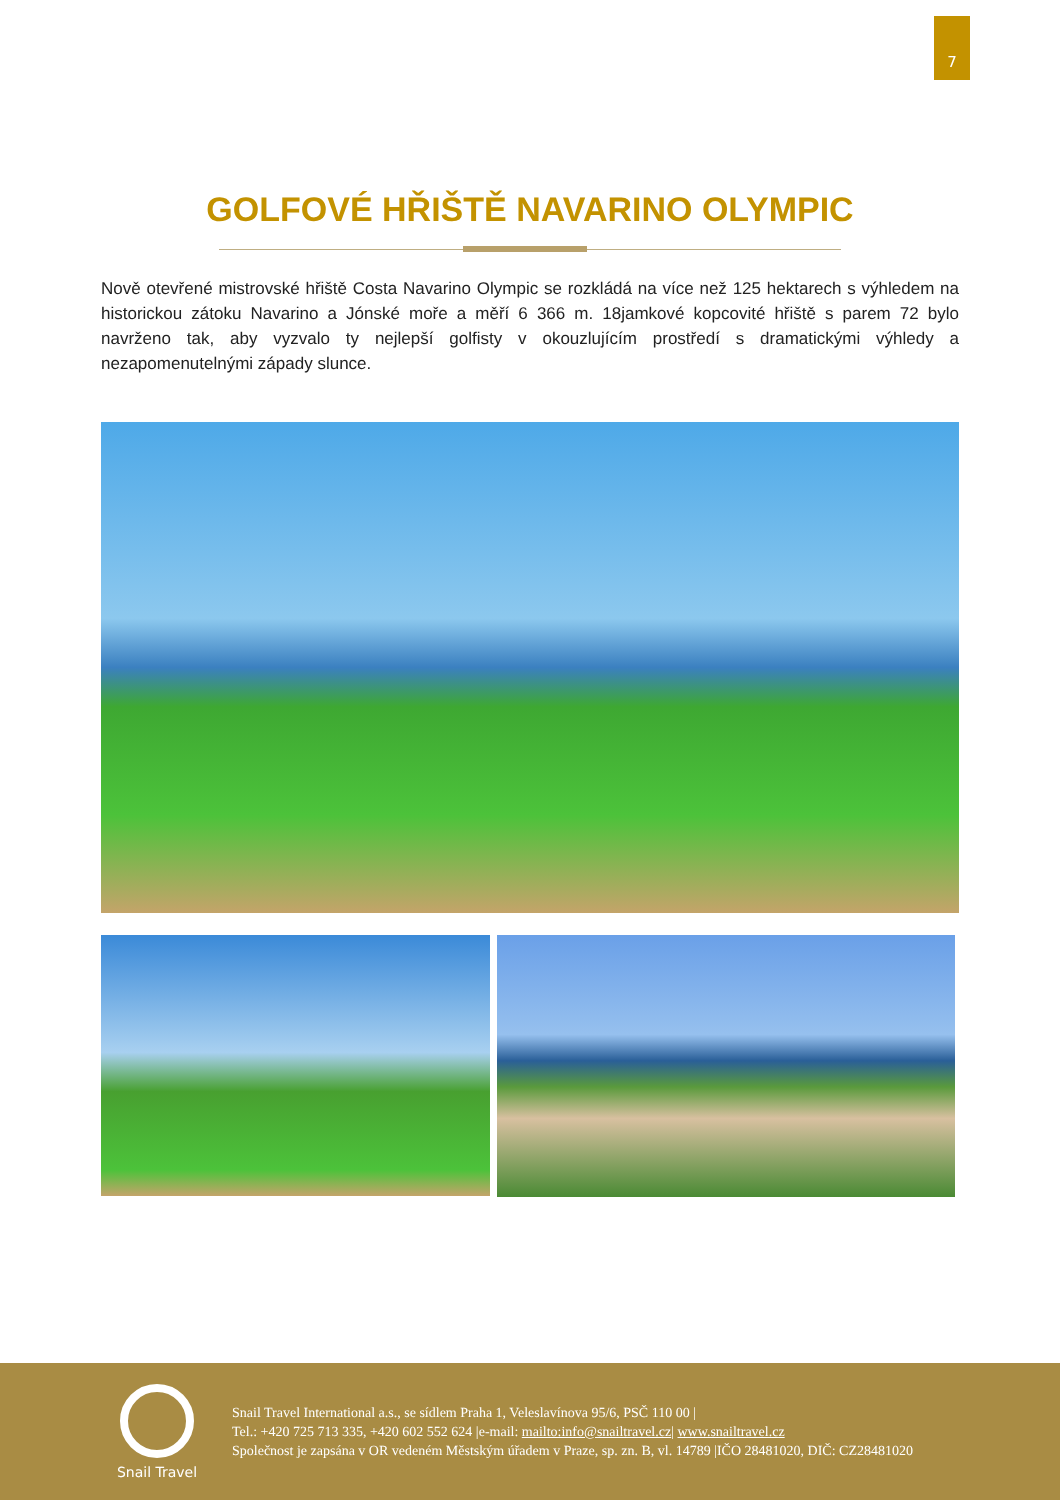7
GOLFOVÉ HŘIŠTĚ NAVARINO OLYMPIC
Nově otevřené mistrovské hřiště Costa Navarino Olympic se rozkládá na více než 125 hektarech s výhledem na historickou zátoku Navarino a Jónské moře a měří 6 366 m. 18jamkové kopcovité hřiště s parem 72 bylo navrženo tak, aby vyzvalo ty nejlepší golfisty v okouzlujícím prostředí s dramatickými výhledy a nezapomenutelnými západy slunce.
Snail Travel
Snail Travel International a.s., se sídlem Praha 1, Veleslavínova 95/6, PSČ 110 00 |
Tel.: +420 725 713 335, +420 602 552 624 |e-mail: mailto:info@snailtravel.cz| www.snailtravel.cz
Společnost je zapsána v OR vedeném Městským úřadem v Praze, sp. zn. B, vl. 14789 |IČO 28481020, DIČ: CZ28481020